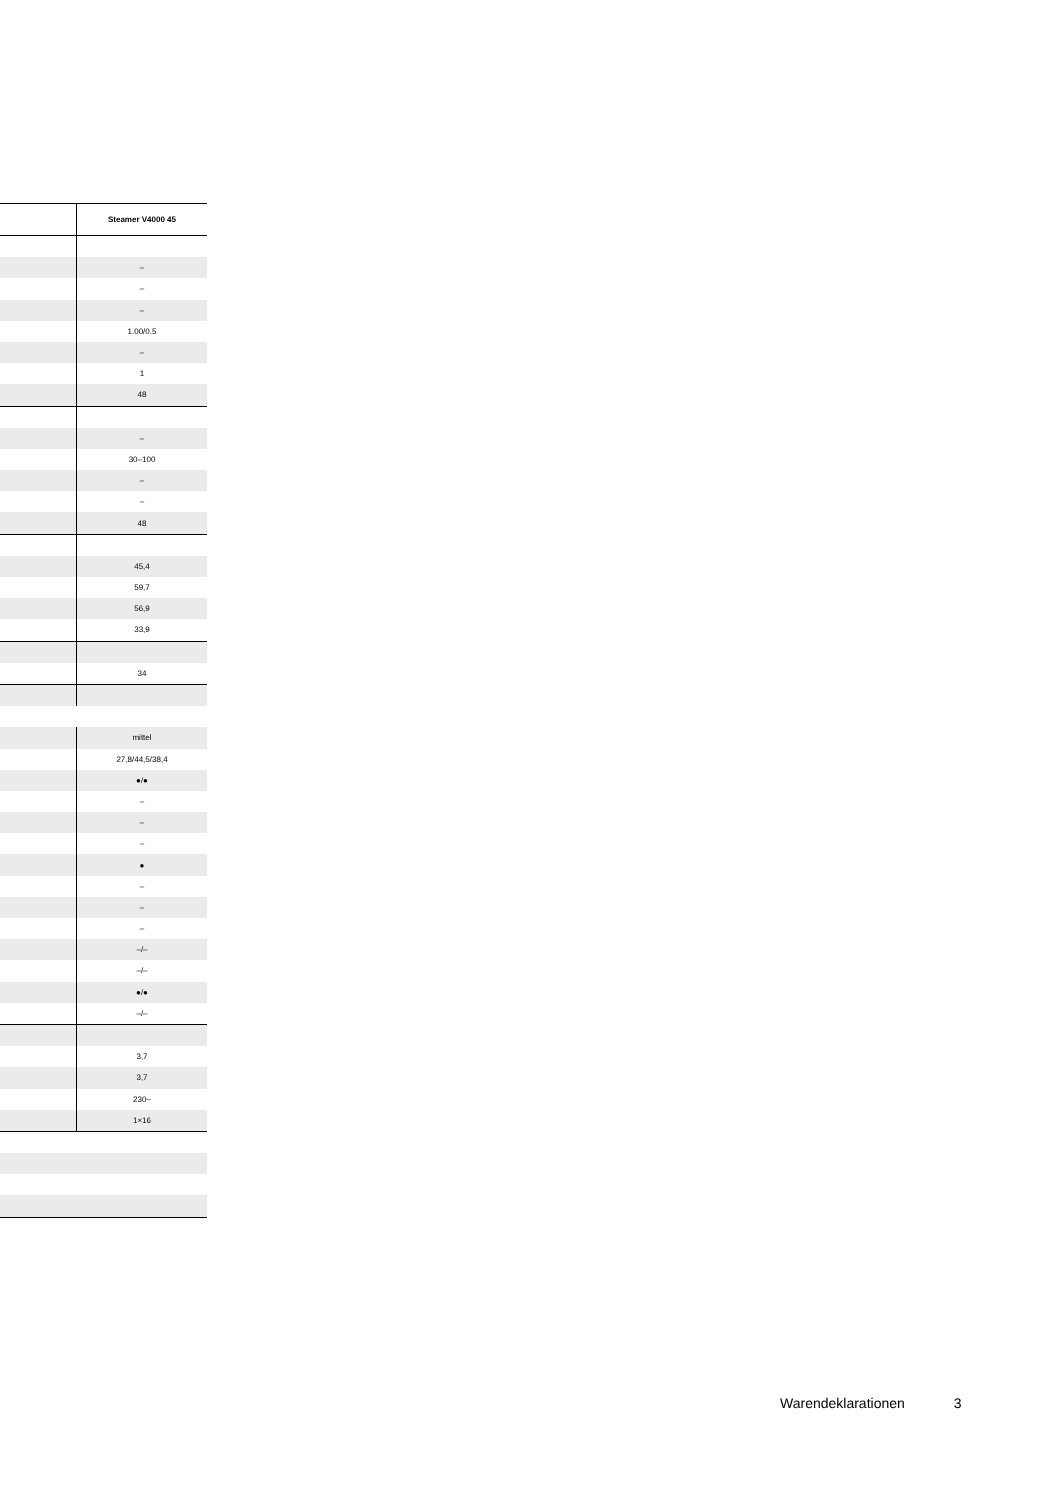| | Steamer V4000 45 |
| --- | --- |
| | – |
| | – |
| | – |
| | 1.00/0.5 |
| | – |
| | 1 |
| | 48 |
| | – |
| | 30–100 |
| | – |
| | – |
| | 48 |
| | 45,4 |
| | 59,7 |
| | 56,9 |
| | 33,9 |
| | 34 |
| | mittel |
| | 27,8/44,5/38,4 |
| | ●/● |
| | – |
| | – |
| | – |
| | ● |
| | – |
| | – |
| | – |
| | –/– |
| | –/– |
| | ●/● |
| | –/– |
| | 3,7 |
| | 3,7 |
| | 230~ |
| | 1×16 |
Warendeklarationen 3